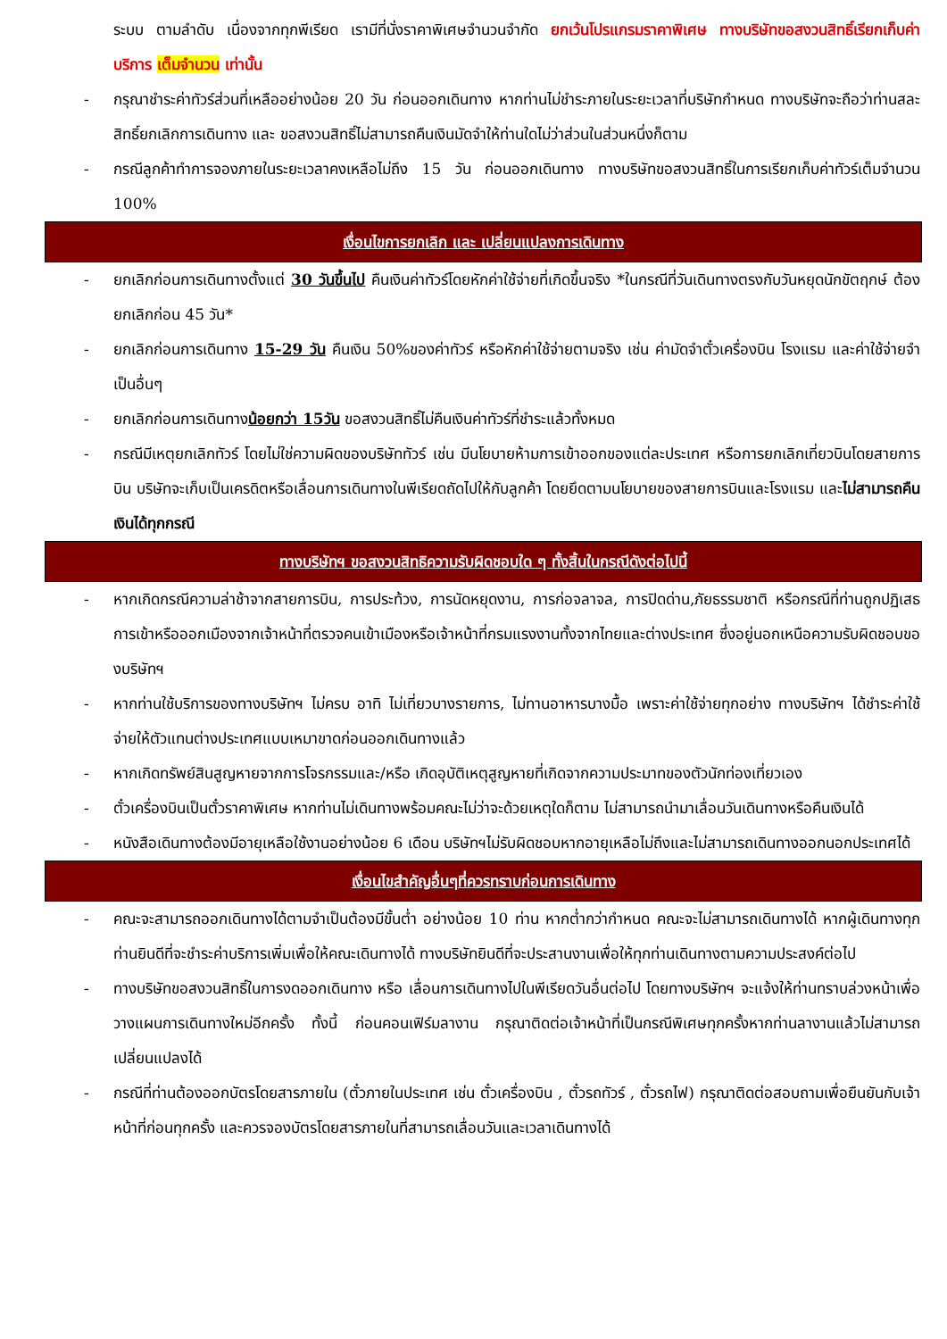ระบบ ตามลำดับ เนื่องจากทุกพีเรียด เรามีที่นั่งราคาพิเศษจำนวนจำกัด ยกเว้นโปรแกรมราคาพิเศษ ทางบริษัทขอสงวนสิทธิ์เรียกเก็บค่าบริการ เต็มจำนวน เท่านั้น
- กรุณาชำระค่าทัวร์ส่วนที่เหลืออย่างน้อย 20 วัน ก่อนออกเดินทาง หากท่านไม่ชำระภายในระยะเวลาที่บริษัทกำหนด ทางบริษัทจะถือว่าท่านสละสิทธิ์ยกเลิกการเดินทาง และ ขอสงวนสิทธิ์ไม่สามารถคืนเงินมัดจำให้ท่านใดไม่ว่าส่วนในส่วนหนึ่งก็ตาม
- กรณีลูกค้าทำการจองภายในระยะเวลาคงเหลือไม่ถึง 15 วัน ก่อนออกเดินทาง ทางบริษัทขอสงวนสิทธิ์ในการเรียกเก็บค่าทัวร์เต็มจำนวน 100%
เงื่อนไขการยกเลิก และ เปลี่ยนแปลงการเดินทาง
- ยกเลิกก่อนการเดินทางตั้งแต่ 30 วันขึ้นไป คืนเงินค่าทัวร์โดยหักค่าใช้จ่ายที่เกิดขึ้นจริง *ในกรณีที่วันเดินทางตรงกับวันหยุดนักขัตฤกษ์ ต้องยกเลิกก่อน 45 วัน*
- ยกเลิกก่อนการเดินทาง 15-29 วัน คืนเงิน 50%ของค่าทัวร์ หรือหักค่าใช้จ่ายตามจริง เช่น ค่ามัดจำตั๋วเครื่องบิน โรงแรม และค่าใช้จ่ายจำเป็นอื่นๆ
- ยกเลิกก่อนการเดินทางน้อยกว่า 15วัน ขอสงวนสิทธิ์ไม่คืนเงินค่าทัวร์ที่ชำระแล้วทั้งหมด
- กรณีมีเหตุยกเลิกทัวร์ โดยไม่ใช่ความผิดของบริษัททัวร์ เช่น มีนโยบายห้ามการเข้าออกของแต่ละประเทศ หรือการยกเลิกเที่ยวบินโดยสายการบิน บริษัทจะเก็บเป็นเครดิตหรือเลื่อนการเดินทางในพีเรียดถัดไปให้กับลูกค้า โดยยึดตามนโยบายของสายการบินและโรงแรม และไม่สามารถคืนเงินได้ทุกกรณี
ทางบริษัทฯ ขอสงวนสิทธิความรับผิดชอบใด ๆ ทั้งสิ้นในกรณีดังต่อไปนี้
- หากเกิดกรณีความล่าช้าจากสายการบิน, การประท้วง, การนัดหยุดงาน, การก่อจลาจล, การปิดด่าน,ภัยธรรมชาติ หรือกรณีที่ท่านถูกปฏิเสธการเข้าหรือออกเมืองจากเจ้าหน้าที่ตรวจคนเข้าเมืองหรือเจ้าหน้าที่กรมแรงงานทั้งจากไทยและต่างประเทศ ซึ่งอยู่นอกเหนือความรับผิดชอบของบริษัทฯ
- หากท่านใช้บริการของทางบริษัทฯ ไม่ครบ อาทิ ไม่เที่ยวบางรายการ, ไม่ทานอาหารบางมื้อ เพราะค่าใช้จ่ายทุกอย่าง ทางบริษัทฯ ได้ชำระค่าใช้จ่ายให้ตัวแทนต่างประเทศแบบเหมาขาดก่อนออกเดินทางแล้ว
- หากเกิดทรัพย์สินสูญหายจากการโจรกรรมและ/หรือ เกิดอุบัติเหตุสูญหายที่เกิดจากความประมาทของตัวนักท่องเที่ยวเอง
- ตั๋วเครื่องบินเป็นตั๋วราคาพิเศษ หากท่านไม่เดินทางพร้อมคณะไม่ว่าจะด้วยเหตุใดก็ตาม ไม่สามารถนำมาเลื่อนวันเดินทางหรือคืนเงินได้
- หนังสือเดินทางต้องมีอายุเหลือใช้งานอย่างน้อย 6 เดือน บริษัทฯไม่รับผิดชอบหากอายุเหลือไม่ถึงและไม่สามารถเดินทางออกนอกประเทศได้
เงื่อนไขสำคัญอื่นๆที่ควรทราบก่อนการเดินทาง
- คณะจะสามารถออกเดินทางได้ตามจำเป็นต้องมีขั้นต่ำ อย่างน้อย 10 ท่าน หากต่ำกว่ากำหนด คณะจะไม่สามารถเดินทางได้ หากผู้เดินทางทุกท่านยินดีที่จะชำระค่าบริการเพิ่มเพื่อให้คณะเดินทางได้ ทางบริษัทยินดีที่จะประสานงานเพื่อให้ทุกท่านเดินทางตามความประสงค์ต่อไป
- ทางบริษัทขอสงวนสิทธิ์ในการงดออกเดินทาง หรือ เลื่อนการเดินทางไปในพีเรียดวันอื่นต่อไป โดยทางบริษัทฯ จะแจ้งให้ท่านทราบล่วงหน้าเพื่อวางแผนการเดินทางใหม่อีกครั้ง ทั้งนี้ ก่อนคอนเฟิร์มลางาน กรุณาติดต่อเจ้าหน้าที่เป็นกรณีพิเศษทุกครั้งหากท่านลางานแล้วไม่สามารถเปลี่ยนแปลงได้
- กรณีที่ท่านต้องออกบัตรโดยสารภายใน (ตั๋วภายในประเทศ เช่น ตั๋วเครื่องบิน , ตั๋วรถทัวร์ , ตั๋วรถไฟ) กรุณาติดต่อสอบถามเพื่อยืนยันกับเจ้าหน้าที่ก่อนทุกครั้ง และควรจองบัตรโดยสารภายในที่สามารถเลื่อนวันและเวลาเดินทางได้